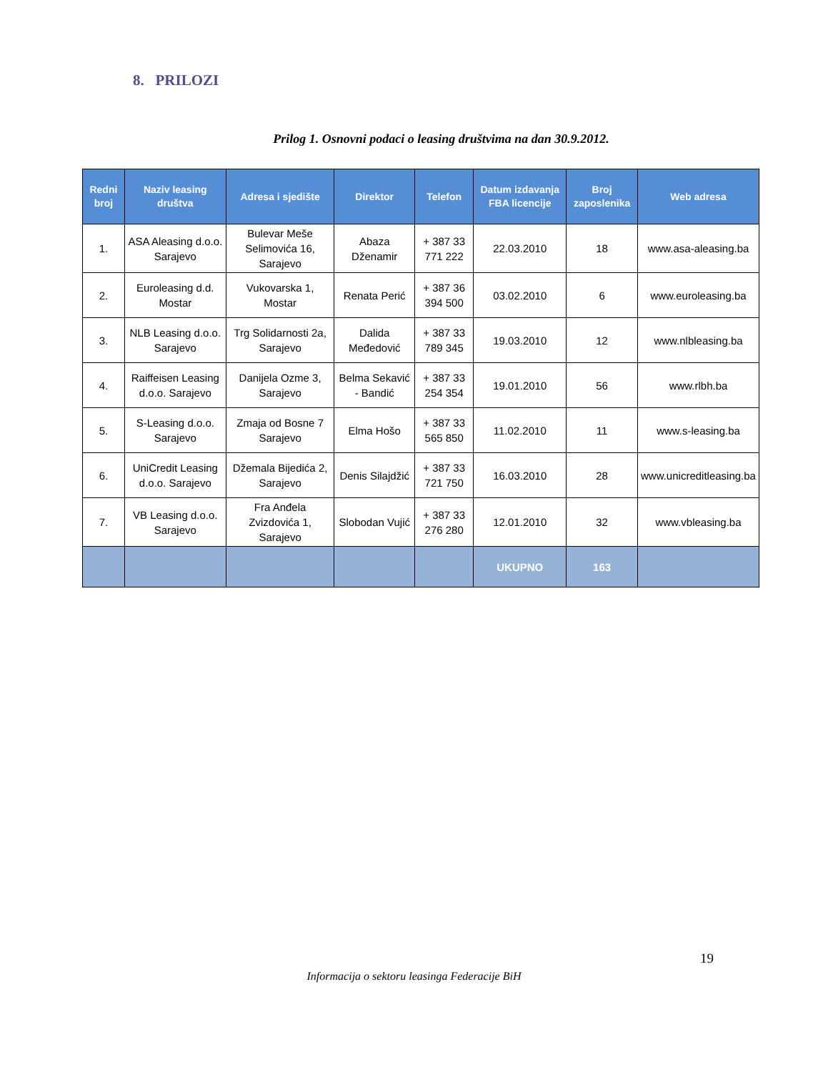8. PRILOZI
Prilog 1. Osnovni podaci o leasing društvima na dan 30.9.2012.
| Redni broj | Naziv leasing društva | Adresa i sjedište | Direktor | Telefon | Datum izdavanja FBA licencije | Broj zaposlenika | Web adresa |
| --- | --- | --- | --- | --- | --- | --- | --- |
| 1. | ASA Aleasing d.o.o. Sarajevo | Bulevar Meše Selimovića 16, Sarajevo | Abaza Dženamir | + 387 33 771 222 | 22.03.2010 | 18 | www.asa-aleasing.ba |
| 2. | Euroleasing d.d. Mostar | Vukovarska 1, Mostar | Renata Perić | + 387 36 394 500 | 03.02.2010 | 6 | www.euroleasing.ba |
| 3. | NLB Leasing d.o.o. Sarajevo | Trg Solidarnosti 2a, Sarajevo | Dalida Međedović | + 387 33 789 345 | 19.03.2010 | 12 | www.nlbleasing.ba |
| 4. | Raiffeisen Leasing d.o.o. Sarajevo | Danijela Ozme 3, Sarajevo | Belma Sekavić - Bandić | + 387 33 254 354 | 19.01.2010 | 56 | www.rlbh.ba |
| 5. | S-Leasing d.o.o. Sarajevo | Zmaja od Bosne 7 Sarajevo | Elma Hošo | + 387 33 565 850 | 11.02.2010 | 11 | www.s-leasing.ba |
| 6. | UniCredit Leasing d.o.o. Sarajevo | Džemala Bijedića 2, Sarajevo | Denis Silajdžić | + 387 33 721 750 | 16.03.2010 | 28 | www.unicreditleasing.ba |
| 7. | VB Leasing d.o.o. Sarajevo | Fra Anđela Zvizdovića 1, Sarajevo | Slobodan Vujić | + 387 33 276 280 | 12.01.2010 | 32 | www.vbleasing.ba |
| | | | | | UKUPNO | 163 | |
19
Informacija o sektoru leasinga Federacije BiH